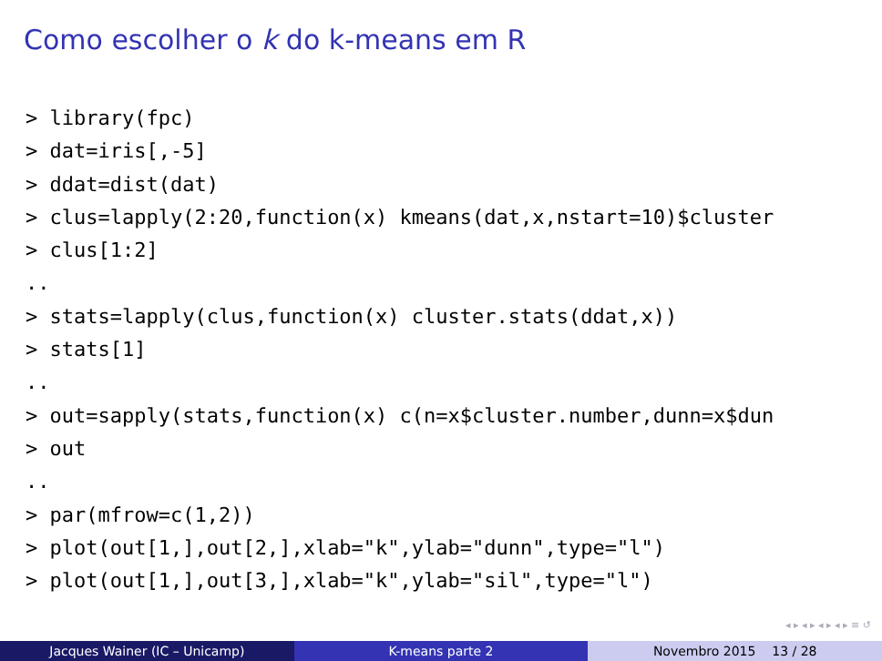Como escolher o k do k-means em R
> library(fpc)
> dat=iris[,-5]
> ddat=dist(dat)
> clus=lapply(2:20,function(x) kmeans(dat,x,nstart=10)$cluster
> clus[1:2]
..
> stats=lapply(clus,function(x) cluster.stats(ddat,x))
> stats[1]
..
> out=sapply(stats,function(x) c(n=x$cluster.number,dunn=x$dun
> out
..
> par(mfrow=c(1,2))
> plot(out[1,],out[2,],xlab="k",ylab="dunn",type="l")
> plot(out[1,],out[3,],xlab="k",ylab="sil",type="l")
◂ ▸ ◂ ▸ ◂ ▸ ◂ ▸ ≡ ↺
Jacques Wainer (IC – Unicamp) K-means parte 2 Novembro 2015 13 / 28